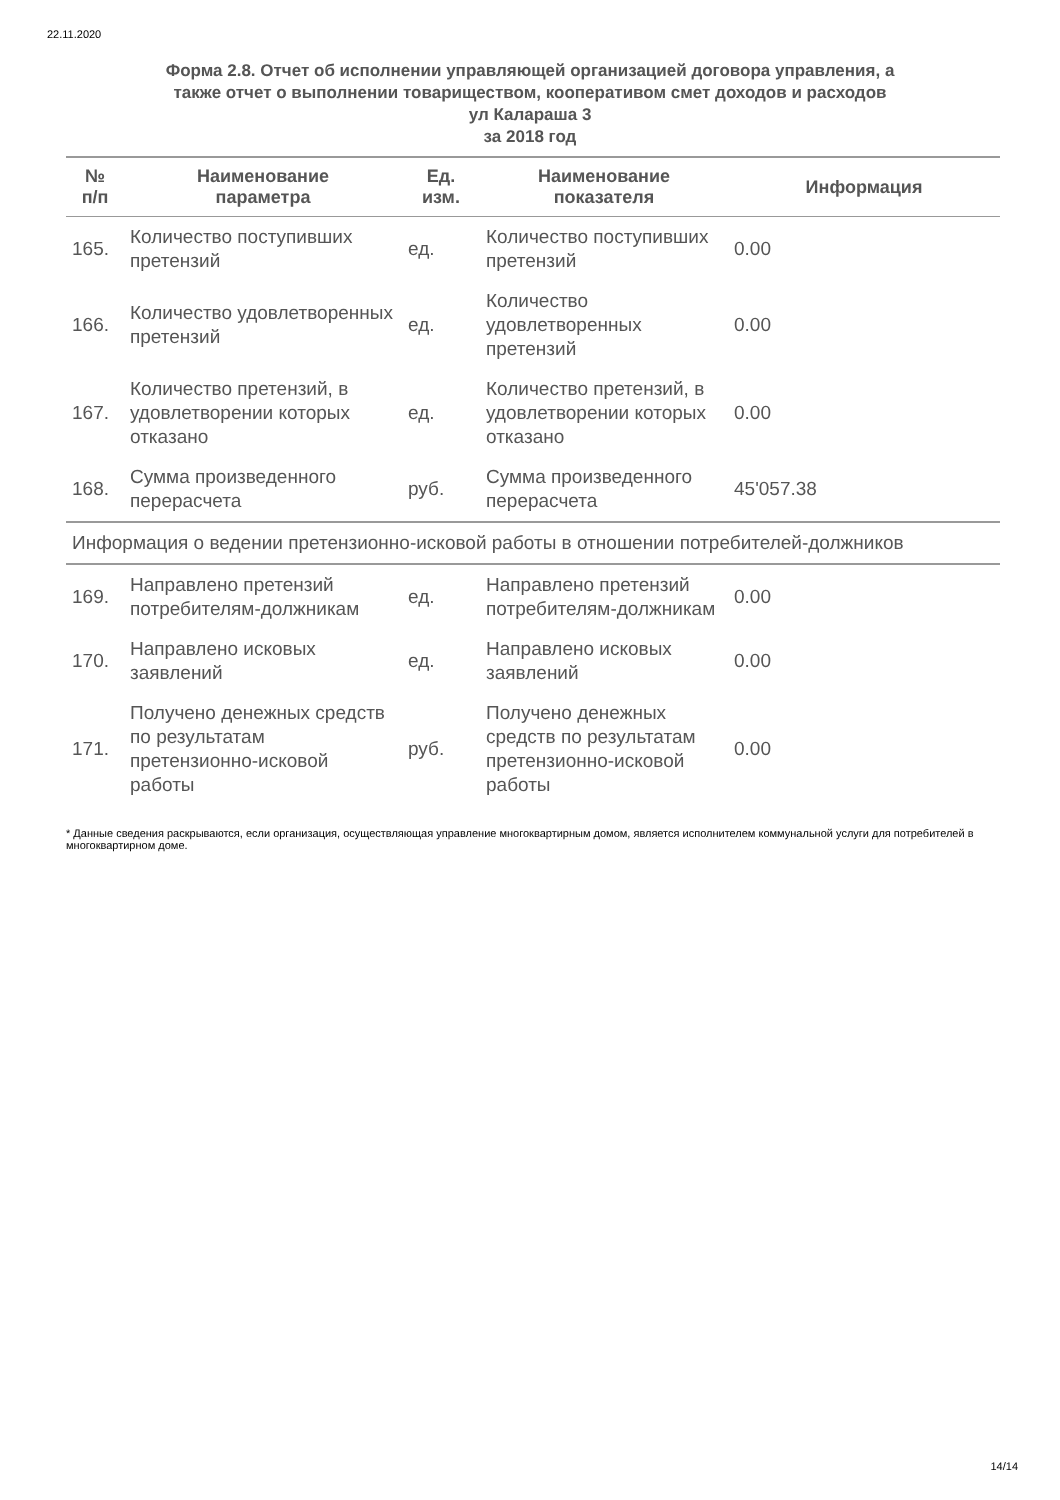22.11.2020
Форма 2.8. Отчет об исполнении управляющей организацией договора управления, а
также отчет о выполнении товариществом, кооперативом смет доходов и расходов
ул Калараша 3
за 2018 год
| № п/п | Наименование параметра | Ед. изм. | Наименование показателя | Информация |
| --- | --- | --- | --- | --- |
| 165. | Количество поступивших претензий | ед. | Количество поступивших претензий | 0.00 |
| 166. | Количество удовлетворенных претензий | ед. | Количество удовлетворенных претензий | 0.00 |
| 167. | Количество претензий, в удовлетворении которых отказано | ед. | Количество претензий, в удовлетворении которых отказано | 0.00 |
| 168. | Сумма произведенного перерасчета | руб. | Сумма произведенного перерасчета | 45'057.38 |
| Информация о ведении претензионно-исковой работы в отношении потребителей-должников | | | | |
| 169. | Направлено претензий потребителям-должникам | ед. | Направлено претензий потребителям-должникам | 0.00 |
| 170. | Направлено исковых заявлений | ед. | Направлено исковых заявлений | 0.00 |
| 171. | Получено денежных средств по результатам претензионно-исковой работы | руб. | Получено денежных средств по результатам претензионно-исковой работы | 0.00 |
* Данные сведения раскрываются, если организация, осуществляющая управление многоквартирным домом, является исполнителем коммунальной услуги для потребителей в многоквартирном доме.
14/14